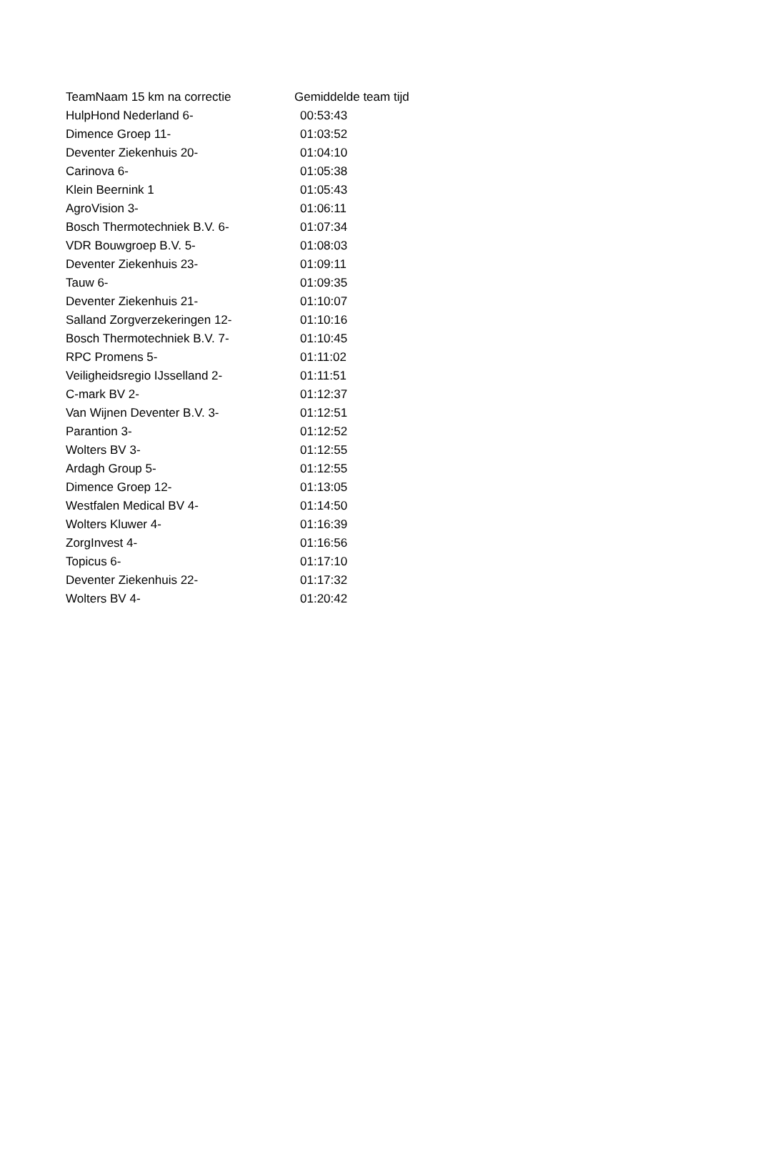| TeamNaam 15 km na correctie | Gemiddelde team tijd |
| --- | --- |
| HulpHond Nederland 6- | 00:53:43 |
| Dimence Groep 11- | 01:03:52 |
| Deventer Ziekenhuis 20- | 01:04:10 |
| Carinova 6- | 01:05:38 |
| Klein Beernink 1 | 01:05:43 |
| AgroVision 3- | 01:06:11 |
| Bosch Thermotechniek B.V. 6- | 01:07:34 |
| VDR Bouwgroep B.V. 5- | 01:08:03 |
| Deventer Ziekenhuis 23- | 01:09:11 |
| Tauw 6- | 01:09:35 |
| Deventer Ziekenhuis 21- | 01:10:07 |
| Salland Zorgverzekeringen 12- | 01:10:16 |
| Bosch Thermotechniek B.V. 7- | 01:10:45 |
| RPC Promens 5- | 01:11:02 |
| Veiligheidsregio IJsselland 2- | 01:11:51 |
| C-mark BV 2- | 01:12:37 |
| Van Wijnen Deventer B.V. 3- | 01:12:51 |
| Parantion 3- | 01:12:52 |
| Wolters BV 3- | 01:12:55 |
| Ardagh Group 5- | 01:12:55 |
| Dimence Groep 12- | 01:13:05 |
| Westfalen Medical BV 4- | 01:14:50 |
| Wolters Kluwer 4- | 01:16:39 |
| ZorgInvest 4- | 01:16:56 |
| Topicus 6- | 01:17:10 |
| Deventer Ziekenhuis 22- | 01:17:32 |
| Wolters BV 4- | 01:20:42 |